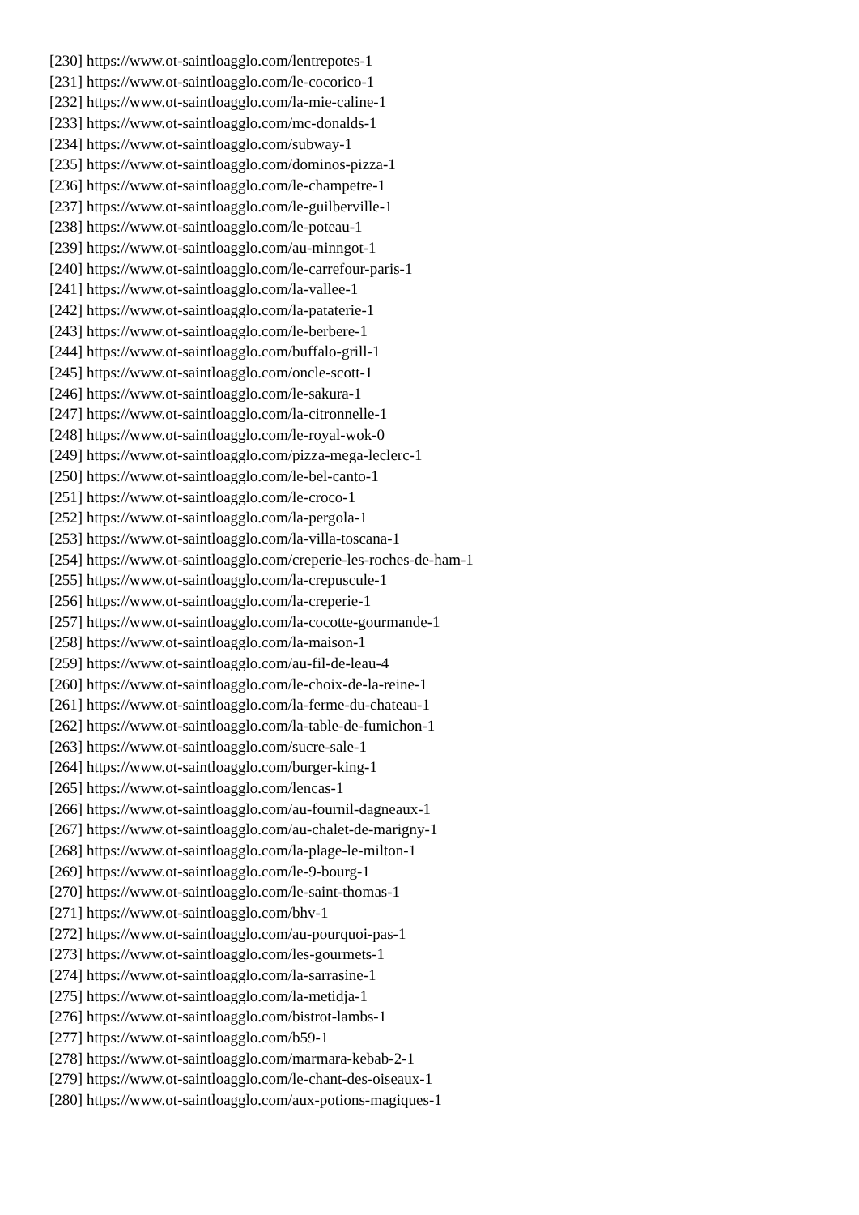[230] https://www.ot-saintloagglo.com/lentrepotes-1
[231] https://www.ot-saintloagglo.com/le-cocorico-1
[232] https://www.ot-saintloagglo.com/la-mie-caline-1
[233] https://www.ot-saintloagglo.com/mc-donalds-1
[234] https://www.ot-saintloagglo.com/subway-1
[235] https://www.ot-saintloagglo.com/dominos-pizza-1
[236] https://www.ot-saintloagglo.com/le-champetre-1
[237] https://www.ot-saintloagglo.com/le-guilberville-1
[238] https://www.ot-saintloagglo.com/le-poteau-1
[239] https://www.ot-saintloagglo.com/au-minngot-1
[240] https://www.ot-saintloagglo.com/le-carrefour-paris-1
[241] https://www.ot-saintloagglo.com/la-vallee-1
[242] https://www.ot-saintloagglo.com/la-pataterie-1
[243] https://www.ot-saintloagglo.com/le-berbere-1
[244] https://www.ot-saintloagglo.com/buffalo-grill-1
[245] https://www.ot-saintloagglo.com/oncle-scott-1
[246] https://www.ot-saintloagglo.com/le-sakura-1
[247] https://www.ot-saintloagglo.com/la-citronnelle-1
[248] https://www.ot-saintloagglo.com/le-royal-wok-0
[249] https://www.ot-saintloagglo.com/pizza-mega-leclerc-1
[250] https://www.ot-saintloagglo.com/le-bel-canto-1
[251] https://www.ot-saintloagglo.com/le-croco-1
[252] https://www.ot-saintloagglo.com/la-pergola-1
[253] https://www.ot-saintloagglo.com/la-villa-toscana-1
[254] https://www.ot-saintloagglo.com/creperie-les-roches-de-ham-1
[255] https://www.ot-saintloagglo.com/la-crepuscule-1
[256] https://www.ot-saintloagglo.com/la-creperie-1
[257] https://www.ot-saintloagglo.com/la-cocotte-gourmande-1
[258] https://www.ot-saintloagglo.com/la-maison-1
[259] https://www.ot-saintloagglo.com/au-fil-de-leau-4
[260] https://www.ot-saintloagglo.com/le-choix-de-la-reine-1
[261] https://www.ot-saintloagglo.com/la-ferme-du-chateau-1
[262] https://www.ot-saintloagglo.com/la-table-de-fumichon-1
[263] https://www.ot-saintloagglo.com/sucre-sale-1
[264] https://www.ot-saintloagglo.com/burger-king-1
[265] https://www.ot-saintloagglo.com/lencas-1
[266] https://www.ot-saintloagglo.com/au-fournil-dagneaux-1
[267] https://www.ot-saintloagglo.com/au-chalet-de-marigny-1
[268] https://www.ot-saintloagglo.com/la-plage-le-milton-1
[269] https://www.ot-saintloagglo.com/le-9-bourg-1
[270] https://www.ot-saintloagglo.com/le-saint-thomas-1
[271] https://www.ot-saintloagglo.com/bhv-1
[272] https://www.ot-saintloagglo.com/au-pourquoi-pas-1
[273] https://www.ot-saintloagglo.com/les-gourmets-1
[274] https://www.ot-saintloagglo.com/la-sarrasine-1
[275] https://www.ot-saintloagglo.com/la-metidja-1
[276] https://www.ot-saintloagglo.com/bistrot-lambs-1
[277] https://www.ot-saintloagglo.com/b59-1
[278] https://www.ot-saintloagglo.com/marmara-kebab-2-1
[279] https://www.ot-saintloagglo.com/le-chant-des-oiseaux-1
[280] https://www.ot-saintloagglo.com/aux-potions-magiques-1